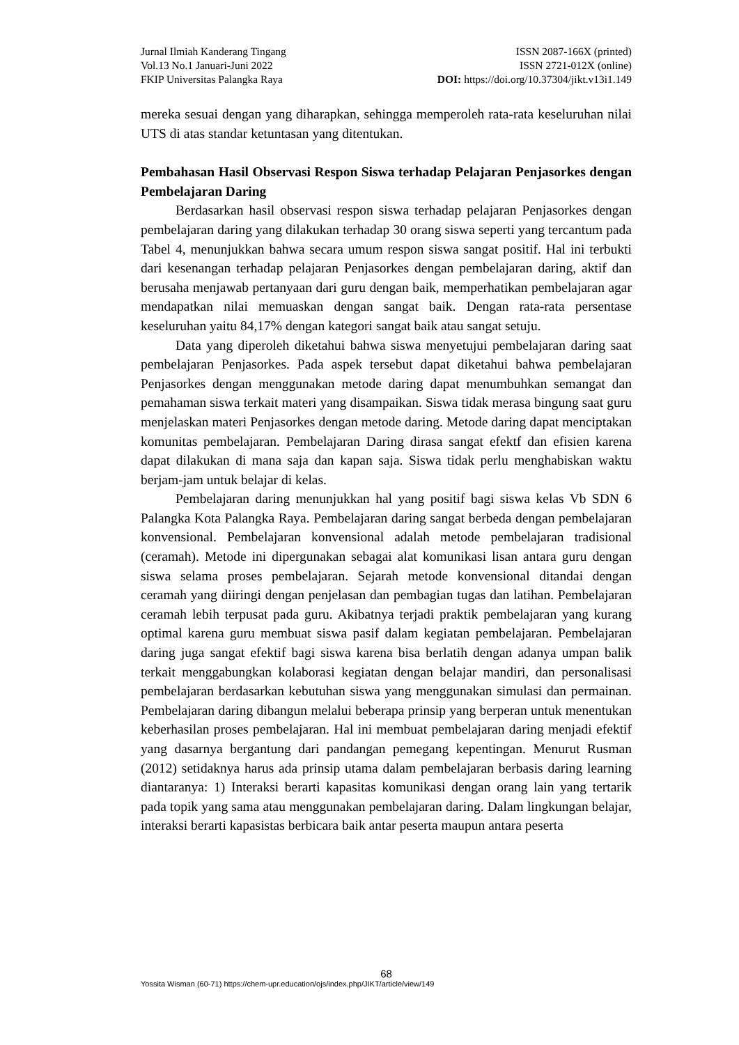Jurnal Ilmiah Kanderang Tingang
Vol.13 No.1 Januari-Juni 2022
FKIP Universitas Palangka Raya
ISSN 2087-166X (printed)
ISSN 2721-012X (online)
DOI: https://doi.org/10.37304/jikt.v13i1.149
mereka sesuai dengan yang diharapkan, sehingga memperoleh rata-rata keseluruhan nilai UTS di atas standar ketuntasan yang ditentukan.
Pembahasan Hasil Observasi Respon Siswa terhadap Pelajaran Penjasorkes dengan Pembelajaran Daring
Berdasarkan hasil observasi respon siswa terhadap pelajaran Penjasorkes dengan pembelajaran daring yang dilakukan terhadap 30 orang siswa seperti yang tercantum pada Tabel 4, menunjukkan bahwa secara umum respon siswa sangat positif. Hal ini terbukti dari kesenangan terhadap pelajaran Penjasorkes dengan pembelajaran daring, aktif dan berusaha menjawab pertanyaan dari guru dengan baik, memperhatikan pembelajaran agar mendapatkan nilai memuaskan dengan sangat baik. Dengan rata-rata persentase keseluruhan yaitu 84,17% dengan kategori sangat baik atau sangat setuju.
Data yang diperoleh diketahui bahwa siswa menyetujui pembelajaran daring saat pembelajaran Penjasorkes. Pada aspek tersebut dapat diketahui bahwa pembelajaran Penjasorkes dengan menggunakan metode daring dapat menumbuhkan semangat dan pemahaman siswa terkait materi yang disampaikan. Siswa tidak merasa bingung saat guru menjelaskan materi Penjasorkes dengan metode daring. Metode daring dapat menciptakan komunitas pembelajaran. Pembelajaran Daring dirasa sangat efektf dan efisien karena dapat dilakukan di mana saja dan kapan saja. Siswa tidak perlu menghabiskan waktu berjam-jam untuk belajar di kelas.
Pembelajaran daring menunjukkan hal yang positif bagi siswa kelas Vb SDN 6 Palangka Kota Palangka Raya. Pembelajaran daring sangat berbeda dengan pembelajaran konvensional. Pembelajaran konvensional adalah metode pembelajaran tradisional (ceramah). Metode ini dipergunakan sebagai alat komunikasi lisan antara guru dengan siswa selama proses pembelajaran. Sejarah metode konvensional ditandai dengan ceramah yang diiringi dengan penjelasan dan pembagian tugas dan latihan. Pembelajaran ceramah lebih terpusat pada guru. Akibatnya terjadi praktik pembelajaran yang kurang optimal karena guru membuat siswa pasif dalam kegiatan pembelajaran. Pembelajaran daring juga sangat efektif bagi siswa karena bisa berlatih dengan adanya umpan balik terkait menggabungkan kolaborasi kegiatan dengan belajar mandiri, dan personalisasi pembelajaran berdasarkan kebutuhan siswa yang menggunakan simulasi dan permainan. Pembelajaran daring dibangun melalui beberapa prinsip yang berperan untuk menentukan keberhasilan proses pembelajaran. Hal ini membuat pembelajaran daring menjadi efektif yang dasarnya bergantung dari pandangan pemegang kepentingan. Menurut Rusman (2012) setidaknya harus ada prinsip utama dalam pembelajaran berbasis daring learning diantaranya: 1) Interaksi berarti kapasitas komunikasi dengan orang lain yang tertarik pada topik yang sama atau menggunakan pembelajaran daring. Dalam lingkungan belajar, interaksi berarti kapasistas berbicara baik antar peserta maupun antara peserta
68
Yossita Wisman (60-71) https://chem-upr.education/ojs/index.php/JIKT/article/view/149